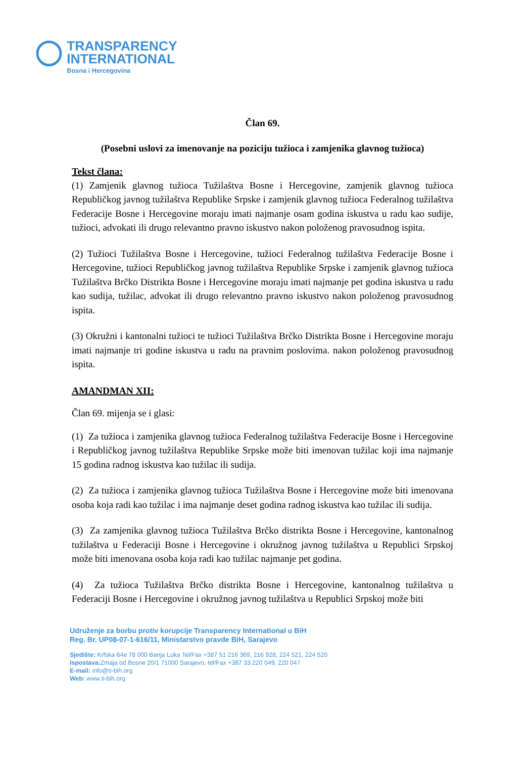TRANSPARENCY
INTERNATIONAL
Bosna i Hercegovina
Član 69.
(Posebni uslovi za imenovanje na poziciju tužioca i zamjenika glavnog tužioca)
Tekst člana:
(1) Zamjenik glavnog tužioca Tužilaštva Bosne i Hercegovine, zamjenik glavnog tužioca Republičkog javnog tužilaštva Republike Srpske i zamjenik glavnog tužioca Federalnog tužilaštva Federacije Bosne i Hercegovine moraju imati najmanje osam godina iskustva u radu kao sudije, tužioci, advokati ili drugo relevantno pravno iskustvo nakon položenog pravosudnog ispita.
(2) Tužioci Tužilaštva Bosne i Hercegovine, tužioci Federalnog tužilaštva Federacije Bosne i Hercegovine, tužioci Republičkog javnog tužilaštva Republike Srpske i zamjenik glavnog tužioca Tužilaštva Brčko Distrikta Bosne i Hercegovine moraju imati najmanje pet godina iskustva u radu kao sudija, tužilac, advokat ili drugo relevantno pravno iskustvo nakon položenog pravosudnog ispita.
(3) Okružni i kantonalni tužioci te tužioci Tužilaštva Brčko Distrikta Bosne i Hercegovine moraju imati najmanje tri godine iskustva u radu na pravnim poslovima. nakon položenog pravosudnog ispita.
AMANDMAN XII:
Član 69. mijenja se i glasi:
(1) Za tužioca i zamjenika glavnog tužioca Federalnog tužilaštva Federacije Bosne i Hercegovine i Republičkog javnog tužilaštva Republike Srpske može biti imenovan tužilac koji ima najmanje 15 godina radnog iskustva kao tužilac ili sudija.
(2) Za tužioca i zamjenika glavnog tužioca Tužilaštva Bosne i Hercegovine može biti imenovana osoba koja radi kao tužilac i ima najmanje deset godina radnog iskustva kao tužilac ili sudija.
(3) Za zamjenika glavnog tužioca Tužilaštva Brčko distrikta Bosne i Hercegovine, kantonalnog tužilaštva u Federaciji Bosne i Hercegovine i okružnog javnog tužilaštva u Republici Srpskoj može biti imenovana osoba koja radi kao tužilac najmanje pet godina.
(4) Za tužioca Tužilaštva Brčko distrikta Bosne i Hercegovine, kantonalnog tužilaštva u Federaciji Bosne i Hercegovine i okružnog javnog tužilaštva u Republici Srpskoj može biti
Udruženje za borbu protiv korupcije Transparency International u BiH
Reg. Br. UP08-07-1-616/11, Ministarstvo pravde BiH, Sarajevo
Sjedište: Krfska 64e 78 000 Banja Luka Tel/Fax +387 51 216 369, 216 928, 224 521, 224 520
Ispostava: Zmaja od Bosne 20/1 71000 Sarajevo, tel/Fax +387 33 220 049, 220 047
E-mail: info@ti-bih.org
Web: www.ti-bih.org